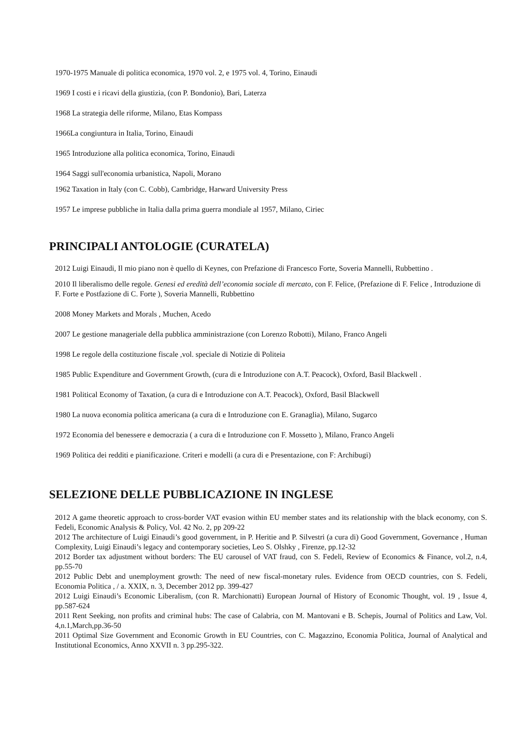1970-1975 Manuale di politica economica, 1970 vol. 2, e 1975 vol. 4, Torino, Einaudi
1969 I costi e i ricavi della giustizia, (con P. Bondonio), Bari, Laterza
1968 La strategia delle riforme, Milano, Etas Kompass
1966La congiuntura in Italia, Torino, Einaudi
1965 Introduzione alla politica economica, Torino, Einaudi
1964 Saggi sull'economia urbanistica, Napoli, Morano
1962 Taxation in Italy (con C. Cobb), Cambridge, Harward University Press
1957 Le imprese pubbliche in Italia dalla prima guerra mondiale al 1957, Milano, Ciriec
PRINCIPALI ANTOLOGIE (CURATELA)
2012 Luigi Einaudi, Il mio piano non è quello di Keynes, con Prefazione di Francesco Forte, Soveria Mannelli, Rubbettino .
2010 Il liberalismo delle regole. Genesi ed eredità dell’economia sociale di mercato, con F. Felice, (Prefazione di F. Felice , Introduzione di F. Forte e Postfazione di C. Forte ), Soveria Mannelli, Rubbettino
2008 Money Markets and Morals , Muchen, Acedo
2007 Le gestione manageriale della pubblica amministrazione (con Lorenzo Robotti), Milano, Franco Angeli
1998 Le regole della costituzione fiscale ,vol. speciale di Notizie di Politeia
1985 Public Expenditure and Government Growth, (cura di e Introduzione con A.T. Peacock), Oxford, Basil Blackwell .
1981 Political Economy of Taxation, (a cura di e Introduzione con A.T. Peacock), Oxford, Basil Blackwell
1980 La nuova economia politica americana (a cura di e Introduzione con E. Granaglia), Milano, Sugarco
1972 Economia del benessere e democrazia ( a cura di e Introduzione con F. Mossetto ), Milano, Franco Angeli
1969 Politica dei redditi e pianificazione. Criteri e modelli (a cura di e Presentazione, con F: Archibugi)
SELEZIONE DELLE PUBBLICAZIONE IN INGLESE
2012 A game theoretic approach to cross-border VAT evasion within EU member states and its relationship with the black economy, con S. Fedeli, Economic Analysis & Policy, Vol. 42 No. 2, pp 209-22
2012 The architecture of Luigi Einaudi’s good government, in P. Heritie and P. Silvestri (a cura di) Good Government, Governance , Human Complexity, Luigi Einaudi’s legacy and contemporary societies, Leo S. Olshky , Firenze, pp.12-32
2012 Border tax adjustment without borders: The EU carousel of VAT fraud, con S. Fedeli, Review of Economics & Finance, vol.2, n.4, pp.55-70
2012 Public Debt and unemployment growth: The need of new fiscal-monetary rules. Evidence from OECD countries, con S. Fedeli, Economia Politica , / a. XXIX, n. 3, December 2012 pp. 399-427
2012 Luigi Einaudi’s Economic Liberalism, (con R. Marchionatti) European Journal of History of Economic Thought, vol. 19 , Issue 4, pp.587-624
2011 Rent Seeking, non profits and criminal hubs: The case of Calabria, con M. Mantovani e B. Schepis, Journal of Politics and Law, Vol. 4,n.1,March,pp.36-50
2011 Optimal Size Government and Economic Growth in EU Countries, con C. Magazzino, Economia Politica, Journal of Analytical and Institutional Economics, Anno XXVII n. 3 pp.295-322.